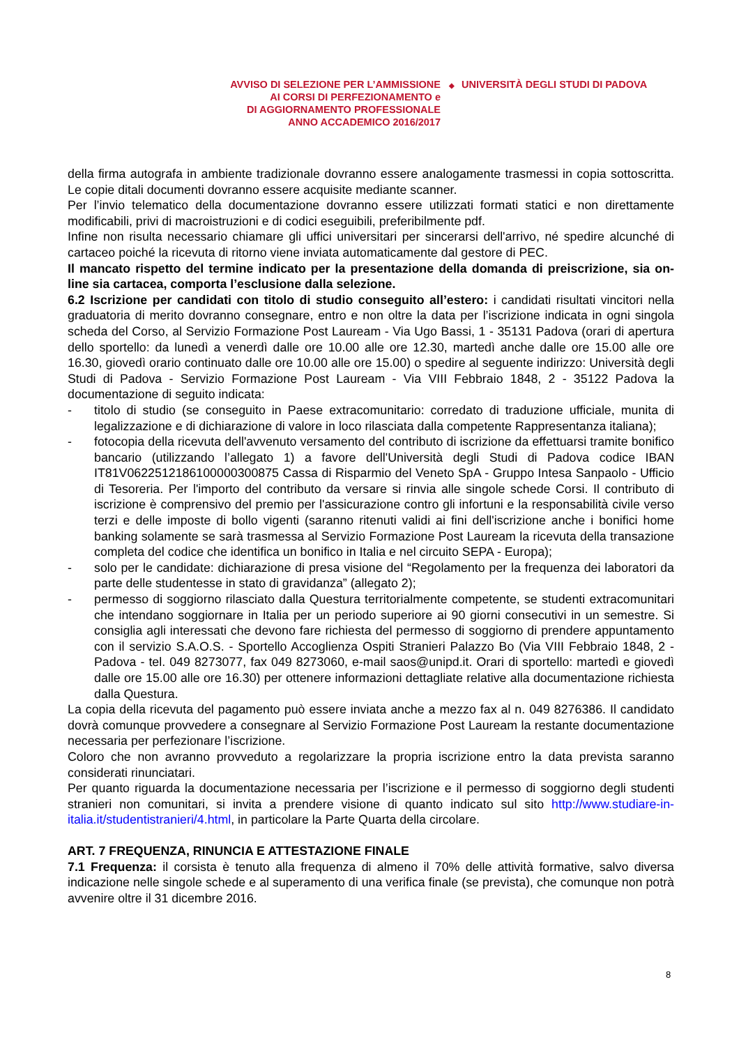AVVISO DI SELEZIONE PER L’AMMISSIONE
AI CORSI DI PERFEZIONAMENTO e
DI AGGIORNAMENTO PROFESSIONALE
ANNO ACCADEMICO 2016/2017
◆ UNIVERSITÀ DEGLI STUDI DI PADOVA
della firma autografa in ambiente tradizionale dovranno essere analogamente trasmessi in copia sottoscritta. Le copie ditali documenti dovranno essere acquisite mediante scanner.
Per l’invio telematico della documentazione dovranno essere utilizzati formati statici e non direttamente modificabili, privi di macroistruzioni e di codici eseguibili, preferibilmente pdf.
Infine non risulta necessario chiamare gli uffici universitari per sincerarsi dell'arrivo, né spedire alcunché di cartaceo poiché la ricevuta di ritorno viene inviata automaticamente dal gestore di PEC.
Il mancato rispetto del termine indicato per la presentazione della domanda di preiscrizione, sia on-line sia cartacea, comporta l’esclusione dalla selezione.
6.2 Iscrizione per candidati con titolo di studio conseguito all’estero: i candidati risultati vincitori nella graduatoria di merito dovranno consegnare, entro e non oltre la data per l’iscrizione indicata in ogni singola scheda del Corso, al Servizio Formazione Post Lauream - Via Ugo Bassi, 1 - 35131 Padova (orari di apertura dello sportello: da lunedì a venerdì dalle ore 10.00 alle ore 12.30, martedì anche dalle ore 15.00 alle ore 16.30, giovedì orario continuato dalle ore 10.00 alle ore 15.00) o spedire al seguente indirizzo: Università degli Studi di Padova - Servizio Formazione Post Lauream - Via VIII Febbraio 1848, 2 - 35122 Padova la documentazione di seguito indicata:
- titolo di studio (se conseguito in Paese extracomunitario: corredato di traduzione ufficiale, munita di legalizzazione e di dichiarazione di valore in loco rilasciata dalla competente Rappresentanza italiana);
- fotocopia della ricevuta dell'avvenuto versamento del contributo di iscrizione da effettuarsi tramite bonifico bancario (utilizzando l’allegato 1) a favore dell'Università degli Studi di Padova codice IBAN IT81V0622512186100000300875 Cassa di Risparmio del Veneto SpA - Gruppo Intesa Sanpaolo - Ufficio di Tesoreria. Per l'importo del contributo da versare si rinvia alle singole schede Corsi. Il contributo di iscrizione è comprensivo del premio per l'assicurazione contro gli infortuni e la responsabilità civile verso terzi e delle imposte di bollo vigenti (saranno ritenuti validi ai fini dell'iscrizione anche i bonifici home banking solamente se sarà trasmessa al Servizio Formazione Post Lauream la ricevuta della transazione completa del codice che identifica un bonifico in Italia e nel circuito SEPA - Europa);
- solo per le candidate: dichiarazione di presa visione del “Regolamento per la frequenza dei laboratori da parte delle studentesse in stato di gravidanza” (allegato 2);
- permesso di soggiorno rilasciato dalla Questura territorialmente competente, se studenti extracomunitari che intendano soggiornare in Italia per un periodo superiore ai 90 giorni consecutivi in un semestre. Si consiglia agli interessati che devono fare richiesta del permesso di soggiorno di prendere appuntamento con il servizio S.A.O.S. - Sportello Accoglienza Ospiti Stranieri Palazzo Bo (Via VIII Febbraio 1848, 2 - Padova - tel. 049 8273077, fax 049 8273060, e-mail saos@unipd.it. Orari di sportello: martedì e giovedì dalle ore 15.00 alle ore 16.30) per ottenere informazioni dettagliate relative alla documentazione richiesta dalla Questura.
La copia della ricevuta del pagamento può essere inviata anche a mezzo fax al n. 049 8276386. Il candidato dovrà comunque provvedere a consegnare al Servizio Formazione Post Lauream la restante documentazione necessaria per perfezionare l’iscrizione.
Coloro che non avranno provveduto a regolarizzare la propria iscrizione entro la data prevista saranno considerati rinunciatari.
Per quanto riguarda la documentazione necessaria per l’iscrizione e il permesso di soggiorno degli studenti stranieri non comunitari, si invita a prendere visione di quanto indicato sul sito http://www.studiare-in-italia.it/studentistranieri/4.html, in particolare la Parte Quarta della circolare.
ART. 7 FREQUENZA, RINUNCIA E ATTESTAZIONE FINALE
7.1 Frequenza: il corsista è tenuto alla frequenza di almeno il 70% delle attività formative, salvo diversa indicazione nelle singole schede e al superamento di una verifica finale (se prevista), che comunque non potrà avvenire oltre il 31 dicembre 2016.
8